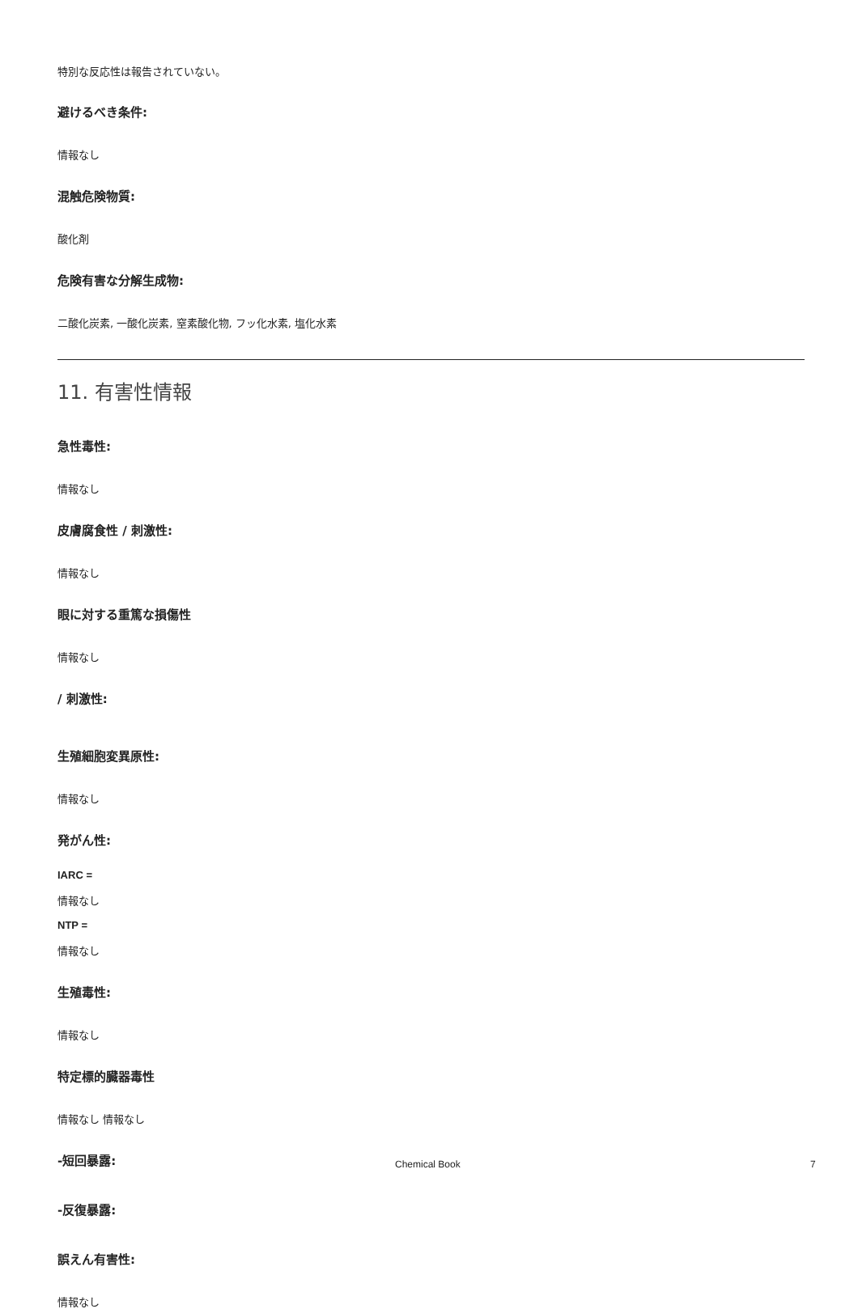特別な反応性は報告されていない。
避けるべき条件:
情報なし
混触危険物質:
酸化剤
危険有害な分解生成物:
二酸化炭素, 一酸化炭素, 窒素酸化物, フッ化水素, 塩化水素
11. 有害性情報
急性毒性:
情報なし
皮膚腐食性 / 刺激性:
情報なし
眼に対する重篤な損傷性
情報なし
/ 刺激性:
生殖細胞変異原性:
情報なし
発がん性:
IARC =
情報なし
NTP =
情報なし
生殖毒性:
情報なし
特定標的臓器毒性
情報なし 情報なし
-短回暴露:
-反復暴露:
誤えん有害性:
情報なし
Chemical Book 7